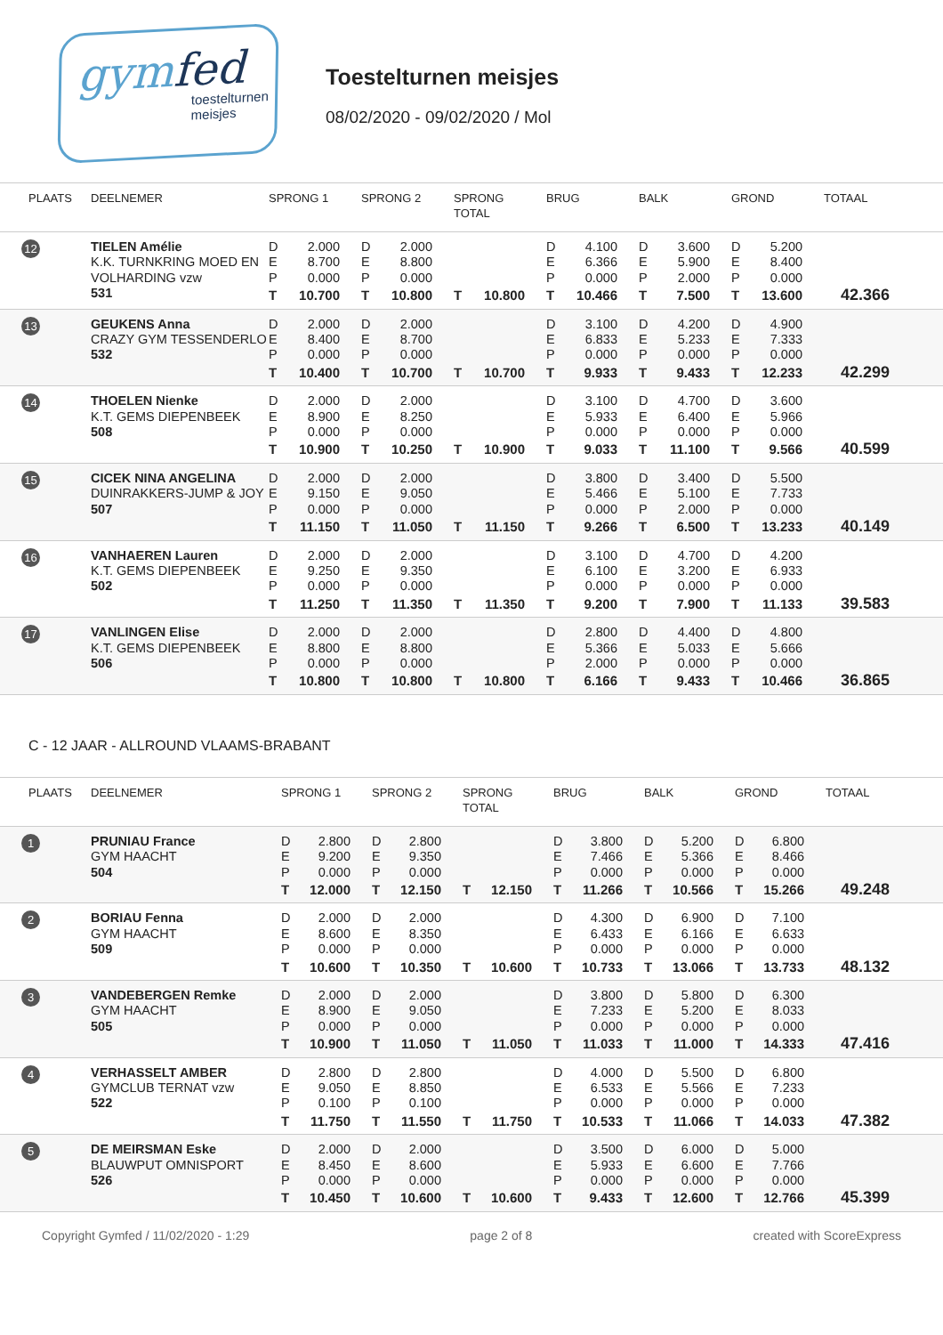gymfed
toestelturnen
meisjes
Toestelturnen meisjes
08/02/2020 - 09/02/2020 / Mol
| PLAATS | DEELNEMER | SPRONG 1 | | SPRONG 2 | | SPRONG TOTAL | | BRUG | | BALK | | GROND | | TOTAAL |
| --- | --- | --- | --- | --- | --- | --- | --- | --- | --- | --- | --- | --- | --- | --- |
| 12 | TIELEN Amélie K.K. TURNKRING MOED EN VOLHARDING vzw 531 | D E P | 2.000 8.700 0.000 | D E P | 2.000 8.800 0.000 | | | D E P | 4.100 6.366 0.000 | D E P | 3.600 5.900 2.000 | D E P | 5.200 8.400 0.000 | |
| | | T | 10.700 | T | 10.800 | T | 10.800 | T | 10.466 | T | 7.500 | T | 13.600 | 42.366 |
| 13 | GEUKENS Anna CRAZY GYM TESSENDERLO 532 | D E P | 2.000 8.400 0.000 | D E P | 2.000 8.700 0.000 | | | D E P | 3.100 6.833 0.000 | D E P | 4.200 5.233 0.000 | D E P | 4.900 7.333 0.000 | |
| | | T | 10.400 | T | 10.700 | T | 10.700 | T | 9.933 | T | 9.433 | T | 12.233 | 42.299 |
| 14 | THOELEN Nienke K.T. GEMS DIEPENBEEK 508 | D E P | 2.000 8.900 0.000 | D E P | 2.000 8.250 0.000 | | | D E P | 3.100 5.933 0.000 | D E P | 4.700 6.400 0.000 | D E P | 3.600 5.966 0.000 | |
| | | T | 10.900 | T | 10.250 | T | 10.900 | T | 9.033 | T | 11.100 | T | 9.566 | 40.599 |
| 15 | CICEK NINA ANGELINA DUINRAKKERS-JUMP & JOY 507 | D E P | 2.000 9.150 0.000 | D E P | 2.000 9.050 0.000 | | | D E P | 3.800 5.466 0.000 | D E P | 3.400 5.100 2.000 | D E P | 5.500 7.733 0.000 | |
| | | T | 11.150 | T | 11.050 | T | 11.150 | T | 9.266 | T | 6.500 | T | 13.233 | 40.149 |
| 16 | VANHAEREN Lauren K.T. GEMS DIEPENBEEK 502 | D E P | 2.000 9.250 0.000 | D E P | 2.000 9.350 0.000 | | | D E P | 3.100 6.100 0.000 | D E P | 4.700 3.200 0.000 | D E P | 4.200 6.933 0.000 | |
| | | T | 11.250 | T | 11.350 | T | 11.350 | T | 9.200 | T | 7.900 | T | 11.133 | 39.583 |
| 17 | VANLINGEN Elise K.T. GEMS DIEPENBEEK 506 | D E P | 2.000 8.800 0.000 | D E P | 2.000 8.800 0.000 | | | D E P | 2.800 5.366 2.000 | D E P | 4.400 5.033 0.000 | D E P | 4.800 5.666 0.000 | |
| | | T | 10.800 | T | 10.800 | T | 10.800 | T | 6.166 | T | 9.433 | T | 10.466 | 36.865 |
C - 12 JAAR - ALLROUND VLAAMS-BRABANT
| PLAATS | DEELNEMER | SPRONG 1 | | SPRONG 2 | | SPRONG TOTAL | | BRUG | | BALK | | GROND | | TOTAAL |
| --- | --- | --- | --- | --- | --- | --- | --- | --- | --- | --- | --- | --- | --- | --- |
| 1 | PRUNIAU France GYM HAACHT 504 | D E P | 2.800 9.200 0.000 | D E P | 2.800 9.350 0.000 | | | D E P | 3.800 7.466 0.000 | D E P | 5.200 5.366 0.000 | D E P | 6.800 8.466 0.000 | |
| | | T | 12.000 | T | 12.150 | T | 12.150 | T | 11.266 | T | 10.566 | T | 15.266 | 49.248 |
| 2 | BORIAU Fenna GYM HAACHT 509 | D E P | 2.000 8.600 0.000 | D E P | 2.000 8.350 0.000 | | | D E P | 4.300 6.433 0.000 | D E P | 6.900 6.166 0.000 | D E P | 7.100 6.633 0.000 | |
| | | T | 10.600 | T | 10.350 | T | 10.600 | T | 10.733 | T | 13.066 | T | 13.733 | 48.132 |
| 3 | VANDEBERGEN Remke GYM HAACHT 505 | D E P | 2.000 8.900 0.000 | D E P | 2.000 9.050 0.000 | | | D E P | 3.800 7.233 0.000 | D E P | 5.800 5.200 0.000 | D E P | 6.300 8.033 0.000 | |
| | | T | 10.900 | T | 11.050 | T | 11.050 | T | 11.033 | T | 11.000 | T | 14.333 | 47.416 |
| 4 | VERHASSELT AMBER GYMCLUB TERNAT vzw 522 | D E P | 2.800 9.050 0.100 | D E P | 2.800 8.850 0.100 | | | D E P | 4.000 6.533 0.000 | D E P | 5.500 5.566 0.000 | D E P | 6.800 7.233 0.000 | |
| | | T | 11.750 | T | 11.550 | T | 11.750 | T | 10.533 | T | 11.066 | T | 14.033 | 47.382 |
| 5 | DE MEIRSMAN Eske BLAUWPUT OMNISPORT 526 | D E P | 2.000 8.450 0.000 | D E P | 2.000 8.600 0.000 | | | D E P | 3.500 5.933 0.000 | D E P | 6.000 6.600 0.000 | D E P | 5.000 7.766 0.000 | |
| | | T | 10.450 | T | 10.600 | T | 10.600 | T | 9.433 | T | 12.600 | T | 12.766 | 45.399 |
Copyright Gymfed / 11/02/2020 - 1:29 page 2 of 8 created with ScoreExpress